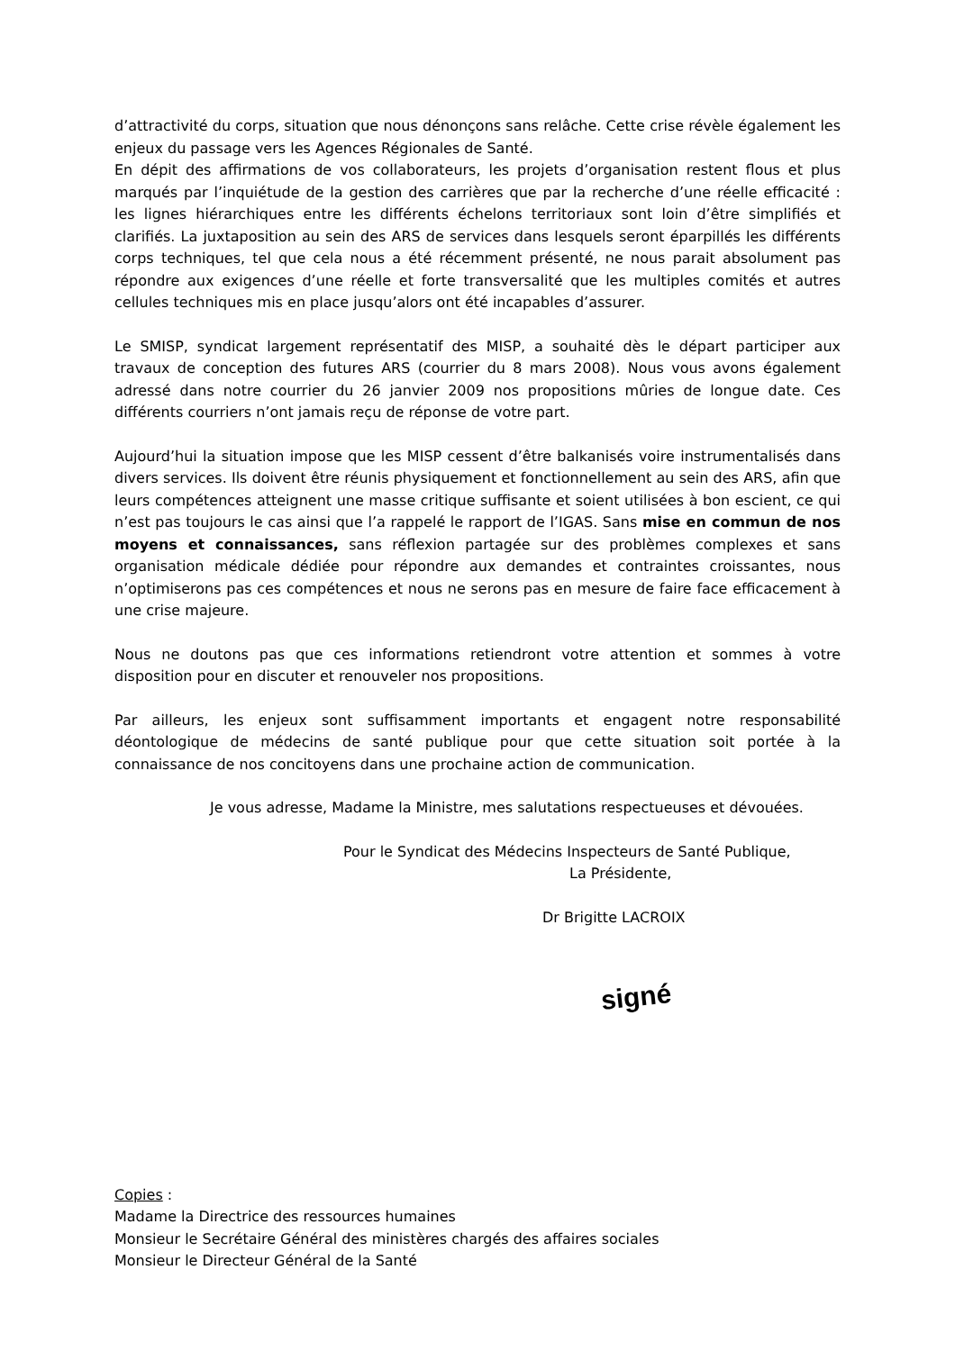d’attractivité du corps, situation que nous dénonçons sans relâche. Cette crise révèle également les enjeux du passage vers les Agences Régionales de Santé.
En dépit des affirmations de vos collaborateurs, les projets d’organisation restent flous et plus marqués par l’inquiétude de la gestion des carrières que par la recherche d’une réelle efficacité : les lignes hiérarchiques entre les différents échelons territoriaux sont loin d’être simplifiés et clarifiés. La juxtaposition au sein des ARS de services dans lesquels seront éparpillés les différents corps techniques, tel que cela nous a été récemment présenté, ne nous parait absolument pas répondre aux exigences d’une réelle et forte transversalité que les multiples comités et autres cellules techniques mis en place jusqu’alors ont été incapables d’assurer.
Le SMISP, syndicat largement représentatif des MISP, a souhaité dès le départ participer aux travaux de conception des futures ARS (courrier du 8 mars 2008). Nous vous avons également adressé dans notre courrier du 26 janvier 2009 nos propositions mûries de longue date. Ces différents courriers n’ont jamais reçu de réponse de votre part.
Aujourd’hui la situation impose que les MISP cessent d’être balkanisés voire instrumentalisés dans divers services. Ils doivent être réunis physiquement et fonctionnellement au sein des ARS, afin que leurs compétences atteignent une masse critique suffisante et soient utilisées à bon escient, ce qui n’est pas toujours le cas ainsi que l’a rappelé le rapport de l’IGAS. Sans mise en commun de nos moyens et connaissances, sans réflexion partagée sur des problèmes complexes et sans organisation médicale dédiée pour répondre aux demandes et contraintes croissantes, nous n’optimiserons pas ces compétences et nous ne serons pas en mesure de faire face efficacement à une crise majeure.
Nous ne doutons pas que ces informations retiendront votre attention et sommes à votre disposition pour en discuter et renouveler nos propositions.
Par ailleurs, les enjeux sont suffisamment importants et engagent notre responsabilité déontologique de médecins de santé publique pour que cette situation soit portée à la connaissance de nos concitoyens dans une prochaine action de communication.
Je vous adresse, Madame la Ministre, mes salutations respectueuses et dévouées.
Pour le Syndicat des Médecins Inspecteurs de Santé Publique,
La Présidente,
Dr Brigitte LACROIX
signé
Copies :
Madame la Directrice des ressources humaines
Monsieur le Secrétaire Général des ministères chargés des affaires sociales
Monsieur le Directeur Général de la Santé